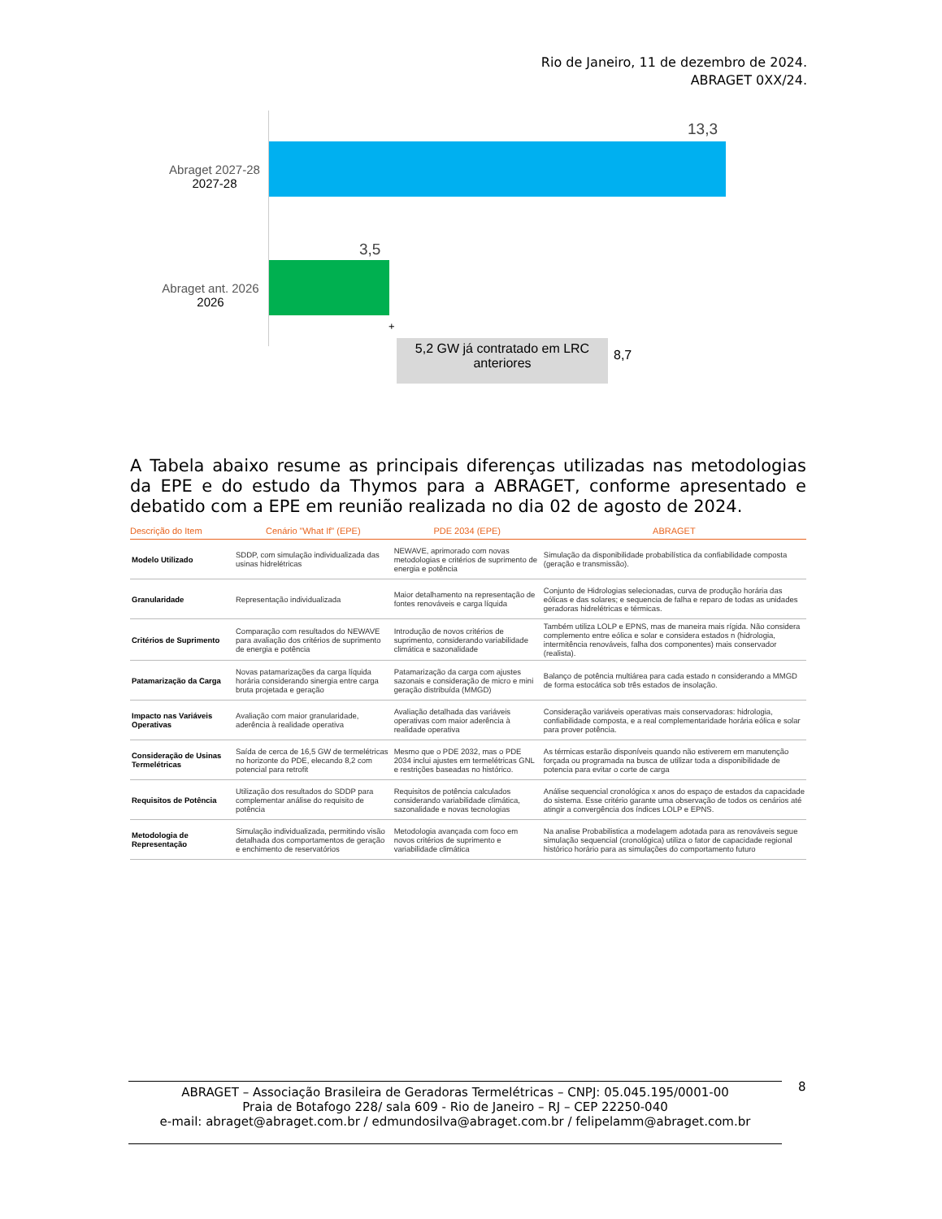Rio de Janeiro, 11 de dezembro de 2024.
ABRAGET 0XX/24.
Abraget 2027-28
2027-28
13,3
Abraget ant. 2026
2026
3,5
+
5,2 GW já contratado em LRC anteriores
8,7
A Tabela abaixo resume as principais diferenças utilizadas nas metodologias da EPE e do estudo da Thymos para a ABRAGET, conforme apresentado e debatido com a EPE em reunião realizada no dia 02 de agosto de 2024.
| Descrição do Item | Cenário "What If" (EPE) | PDE 2034 (EPE) | ABRAGET |
| --- | --- | --- | --- |
| Modelo Utilizado | SDDP, com simulação individualizada das usinas hidrelétricas | NEWAVE, aprimorado com novas metodologias e critérios de suprimento de energia e potência | Simulação da disponibilidade probabilística da confiabilidade composta (geração e transmissão). |
| Granularidade | Representação individualizada | Maior detalhamento na representação de fontes renováveis e carga líquida | Conjunto de Hidrologias selecionadas, curva de produção horária das eólicas e das solares; e sequencia de falha e reparo de todas as unidades geradoras hidrelétricas e térmicas. |
| Critérios de Suprimento | Comparação com resultados do NEWAVE para avaliação dos critérios de suprimento de energia e potência | Introdução de novos critérios de suprimento, considerando variabilidade climática e sazonalidade | Também utiliza LOLP e EPNS, mas de maneira mais rígida. Não considera complemento entre eólica e solar e considera estados n (hidrologia, intermitência renováveis, falha dos componentes) mais conservador (realista). |
| Patamarização da Carga | Novas patamarizações da carga líquida horária considerando sinergia entre carga bruta projetada e geração | Patamarização da carga com ajustes sazonais e consideração de micro e mini geração distribuída (MMGD) | Balanço de potência multiárea para cada estado n considerando a MMGD de forma estocática sob três estados de insolação. |
| Impacto nas Variáveis Operativas | Avaliação com maior granularidade, aderência à realidade operativa | Avaliação detalhada das variáveis operativas com maior aderência à realidade operativa | Consideração variáveis operativas mais conservadoras: hidrologia, confiabilidade composta, e a real complementaridade horária eólica e solar para prover potência. |
| Consideração de Usinas Termelétricas | Saída de cerca de 16,5 GW de termelétricas no horizonte do PDE, elecando 8,2 com potencial para retrofit | Mesmo que o PDE 2032, mas o PDE 2034 inclui ajustes em termelétricas GNL e restrições baseadas no histórico. | As térmicas estarão disponíveis quando não estiverem em manutenção forçada ou programada na busca de utilizar toda a disponibilidade de potencia para evitar o corte de carga |
| Requisitos de Potência | Utilização dos resultados do SDDP para complementar análise do requisito de potência | Requisitos de potência calculados considerando variabilidade climática, sazonalidade e novas tecnologias | Análise sequencial cronológica x anos do espaço de estados da capacidade do sistema. Esse critério garante uma observação de todos os cenários até atingir a convergência dos índices LOLP e EPNS. |
| Metodologia de Representação | Simulação individualizada, permitindo visão detalhada dos comportamentos de geração e enchimento de reservatórios | Metodologia avançada com foco em novos critérios de suprimento e variabilidade climática | Na analise Probabilistica a modelagem adotada para as renováveis segue simulação sequencial (cronológica) utiliza o fator de capacidade regional histórico horário para as simulações do comportamento futuro |
ABRAGET – Associação Brasileira de Geradoras Termelétricas – CNPJ: 05.045.195/0001-00
Praia de Botafogo 228/ sala 609 - Rio de Janeiro – RJ – CEP 22250-040
e-mail: abraget@abraget.com.br / edmundosilva@abraget.com.br / felipelamm@abraget.com.br
8